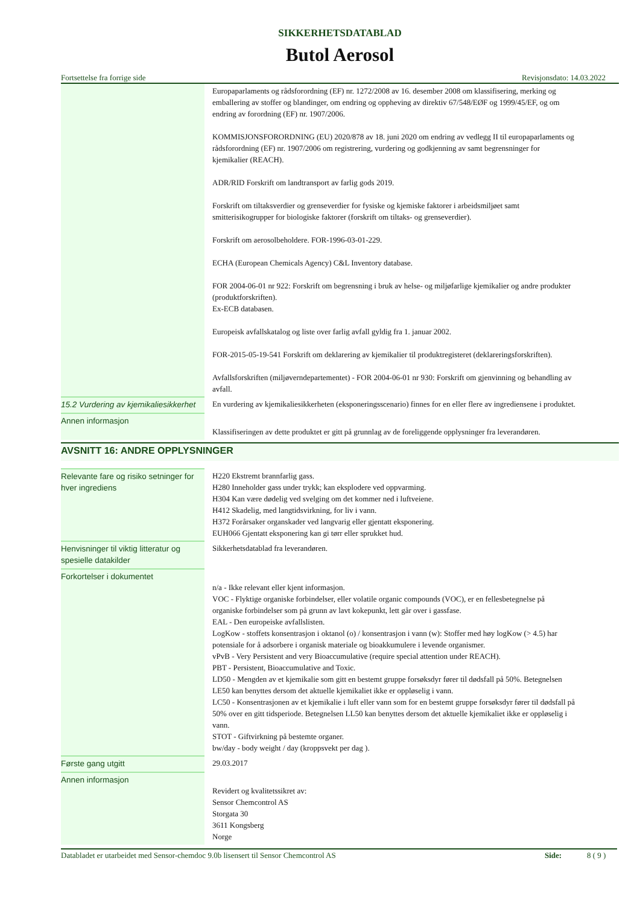SIKKERHETSDATABLAD
Butol Aerosol
Fortsettelse fra forrige side Revisjonsdato: 14.03.2022
| | Europaparlaments og rådsforordning (EF) nr. 1272/2008 av 16. desember 2008 om klassifisering, merking og emballering av stoffer og blandinger, om endring og oppheving av direktiv 67/548/EØF og 1999/45/EF, og om endring av forordning (EF) nr. 1907/2006. KOMMISJONSFORORDNING (EU) 2020/878 av 18. juni 2020 om endring av vedlegg II til europaparlaments og rådsforordning (EF) nr. 1907/2006 om registrering, vurdering og godkjenning av samt begrensninger for kjemikalier (REACH). ADR/RID Forskrift om landtransport av farlig gods 2019. Forskrift om tiltaksverdier og grenseverdier for fysiske og kjemiske faktorer i arbeidsmiljøet samt smitterisikogrupper for biologiske faktorer (forskrift om tiltaks- og grenseverdier). Forskrift om aerosolbeholdere. FOR-1996-03-01-229. ECHA (European Chemicals Agency) C&L Inventory database. FOR 2004-06-01 nr 922: Forskrift om begrensning i bruk av helse- og miljøfarlige kjemikalier og andre produkter (produktforskriften). Ex-ECB databasen. Europeisk avfallskatalog og liste over farlig avfall gyldig fra 1. januar 2002. FOR-2015-05-19-541 Forskrift om deklarering av kjemikalier til produktregisteret (deklareringsforskriften). Avfallsforskriften (miljøverndepartementet) - FOR 2004-06-01 nr 930: Forskrift om gjenvinning og behandling av avfall. |
| 15.2 Vurdering av kjemikaliesikkerhet | En vurdering av kjemikaliesikkerheten (eksponeringsscenario) finnes for en eller flere av ingrediensene i produktet. |
| Annen informasjon | Klassifiseringen av dette produktet er gitt på grunnlag av de foreliggende opplysninger fra leverandøren. |
AVSNITT 16: ANDRE OPPLYSNINGER
| Relevante fare og risiko setninger for hver ingrediens | H220 Ekstremt brannfarlig gass. H280 Inneholder gass under trykk; kan eksplodere ved oppvarming. H304 Kan være dødelig ved svelging om det kommer ned i luftveiene. H412 Skadelig, med langtidsvirkning, for liv i vann. H372 Forårsaker organskader ved langvarig eller gjentatt eksponering. EUH066 Gjentatt eksponering kan gi tørr eller sprukket hud. |
| Henvisninger til viktig litteratur og spesielle datakilder | Sikkerhetsdatablad fra leverandøren. |
| Forkortelser i dokumentet | n/a - Ikke relevant eller kjent informasjon. VOC - Flyktige organiske forbindelser, eller volatile organic compounds (VOC), er en fellesbetegnelse på organiske forbindelser som på grunn av lavt kokepunkt, lett går over i gassfase. EAL - Den europeiske avfallslisten. LogKow - stoffets konsentrasjon i oktanol (o) / konsentrasjon i vann (w): Stoffer med høy logKow (> 4.5) har potensiale for å adsorbere i organisk materiale og bioakkumulere i levende organismer. vPvB - Very Persistent and very Bioaccumulative (require special attention under REACH). PBT - Persistent, Bioaccumulative and Toxic. LD50 - Mengden av et kjemikalie som gitt en bestemt gruppe forsøksdyr fører til dødsfall på 50%. Betegnelsen LE50 kan benyttes dersom det aktuelle kjemikaliet ikke er oppløselig i vann. LC50 - Konsentrasjonen av et kjemikalie i luft eller vann som for en bestemt gruppe forsøksdyr fører til dødsfall på 50% over en gitt tidsperiode. Betegnelsen LL50 kan benyttes dersom det aktuelle kjemikaliet ikke er oppløselig i vann. STOT - Giftvirkning på bestemte organer. bw/day - body weight / day (kroppsvekt per dag ). |
| Første gang utgitt | 29.03.2017 |
| Annen informasjon | Revidert og kvalitetssikret av: Sensor Chemcontrol AS Storgata 30 3611 Kongsberg Norge |
Databladet er utarbeidet med Sensor-chemdoc 9.0b lisensert til Sensor Chemcontrol AS Side: 8 ( 9 )